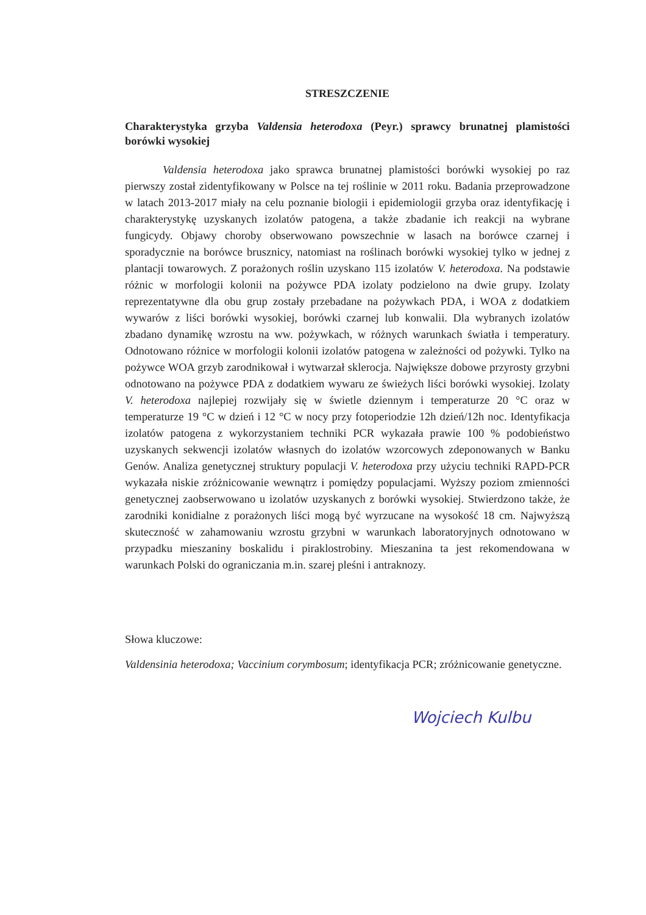STRESZCZENIE
Charakterystyka grzyba Valdensia heterodoxa (Peyr.) sprawcy brunatnej plamistości borówki wysokiej
Valdensia heterodoxa jako sprawca brunatnej plamistości borówki wysokiej po raz pierwszy został zidentyfikowany w Polsce na tej roślinie w 2011 roku. Badania przeprowadzone w latach 2013-2017 miały na celu poznanie biologii i epidemiologii grzyba oraz identyfikację i charakterystykę uzyskanych izolatów patogena, a także zbadanie ich reakcji na wybrane fungicydy. Objawy choroby obserwowano powszechnie w lasach na borówce czarnej i sporadycznie na borówce brusznicy, natomiast na roślinach borówki wysokiej tylko w jednej z plantacji towarowych. Z porażonych roślin uzyskano 115 izolatów V. heterodoxa. Na podstawie różnic w morfologii kolonii na pożywce PDA izolaty podzielono na dwie grupy. Izolaty reprezentatywne dla obu grup zostały przebadane na pożywkach PDA, i WOA z dodatkiem wywarów z liści borówki wysokiej, borówki czarnej lub konwalii. Dla wybranych izolatów zbadano dynamikę wzrostu na ww. pożywkach, w różnych warunkach światła i temperatury. Odnotowano różnice w morfologii kolonii izolatów patogena w zależności od pożywki. Tylko na pożywce WOA grzyb zarodnikował i wytwarzał sklerocja. Największe dobowe przyrosty grzybni odnotowano na pożywce PDA z dodatkiem wywaru ze świeżych liści borówki wysokiej. Izolaty V. heterodoxa najlepiej rozwijały się w świetle dziennym i temperaturze 20 °C oraz w temperaturze 19 °C w dzień i 12 °C w nocy przy fotoperiodzie 12h dzień/12h noc. Identyfikacja izolatów patogena z wykorzystaniem techniki PCR wykazała prawie 100 % podobieństwo uzyskanych sekwencji izolatów własnych do izolatów wzorcowych zdeponowanych w Banku Genów. Analiza genetycznej struktury populacji V. heterodoxa przy użyciu techniki RAPD-PCR wykazała niskie zróżnicowanie wewnątrz i pomiędzy populacjami. Wyższy poziom zmienności genetycznej zaobserwowano u izolatów uzyskanych z borówki wysokiej. Stwierdzono także, że zarodniki konidialne z porażonych liści mogą być wyrzucane na wysokość 18 cm. Najwyższą skuteczność w zahamowaniu wzrostu grzybni w warunkach laboratoryjnych odnotowano w przypadku mieszaniny boskalidu i piraklostrobiny. Mieszanina ta jest rekomendowana w warunkach Polski do ograniczania m.in. szarej pleśni i antraknozy.
Słowa kluczowe:
Valdensinia heterodoxa; Vaccinium corymbosum; identyfikacja PCR; zróżnicowanie genetyczne.
Wojciech Kulbu